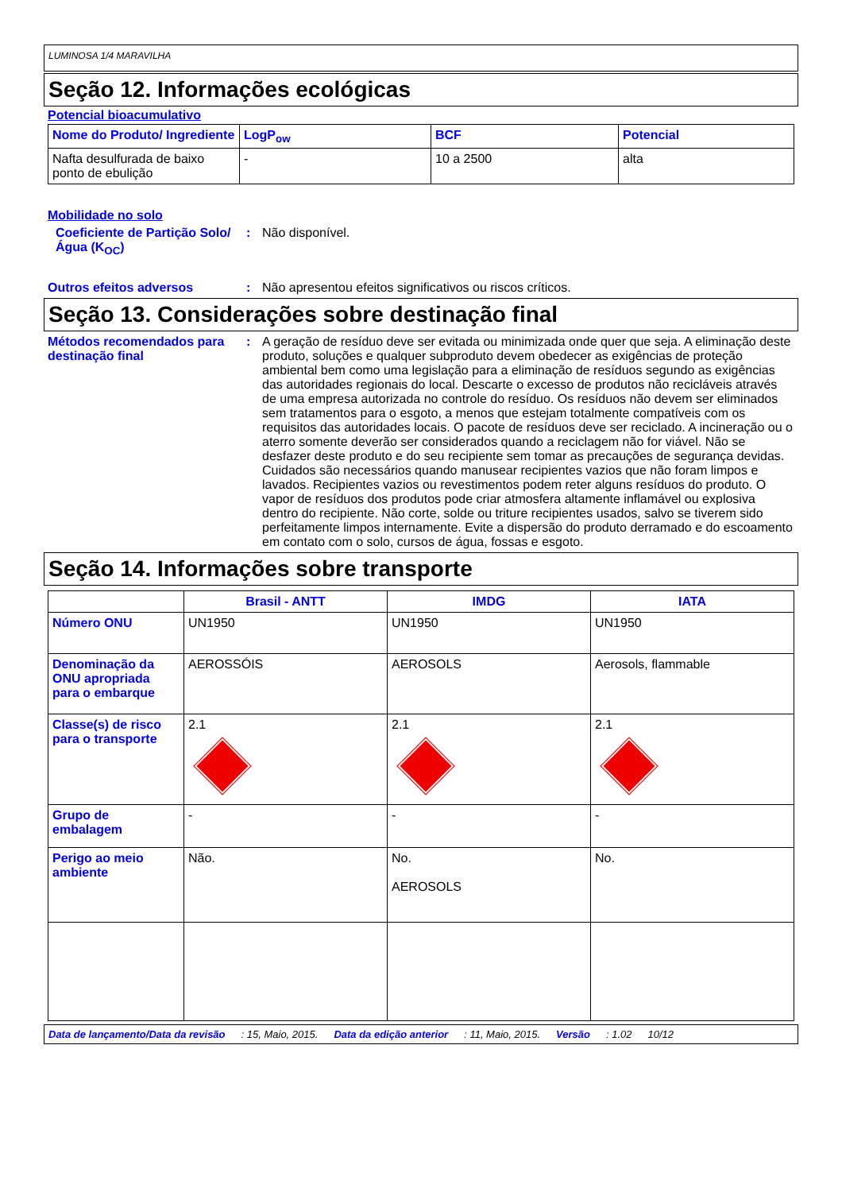LUMINOSA 1/4 MARAVILHA
Seção 12. Informações ecológicas
Potencial bioacumulativo
| Nome do Produto/ Ingrediente | LogP<sub>ow</sub> | BCF | Potencial |
| --- | --- | --- | --- |
| Nafta desulfurada de baixo ponto de ebulição | - | 10 a 2500 | alta |
Mobilidade no solo
Coeficiente de Partição Solo/Água (K<sub>OC</sub>)
: Não disponível.
Outros efeitos adversos : Não apresentou efeitos significativos ou riscos críticos.
Seção 13. Considerações sobre destinação final
Métodos recomendados para destinação final
: A geração de resíduo deve ser evitada ou minimizada onde quer que seja. A eliminação deste produto, soluções e qualquer subproduto devem obedecer as exigências de proteção ambiental bem como uma legislação para a eliminação de resíduos segundo as exigências das autoridades regionais do local. Descarte o excesso de produtos não recicláveis através de uma empresa autorizada no controle do resíduo. Os resíduos não devem ser eliminados sem tratamentos para o esgoto, a menos que estejam totalmente compatíveis com os requisitos das autoridades locais. O pacote de resíduos deve ser reciclado. A incineração ou o aterro somente deverão ser considerados quando a reciclagem não for viável. Não se desfazer deste produto e do seu recipiente sem tomar as precauções de segurança devidas. Cuidados são necessários quando manusear recipientes vazios que não foram limpos e lavados. Recipientes vazios ou revestimentos podem reter alguns resíduos do produto. O vapor de resíduos dos produtos pode criar atmosfera altamente inflamável ou explosiva dentro do recipiente. Não corte, solde ou triture recipientes usados, salvo se tiverem sido perfeitamente limpos internamente. Evite a dispersão do produto derramado e do escoamento em contato com o solo, cursos de água, fossas e esgoto.
Seção 14. Informações sobre transporte
| | Brasil - ANTT | IMDG | IATA |
| --- | --- | --- | --- |
| Número ONU | UN1950 | UN1950 | UN1950 |
| Denominação da ONU apropriada para o embarque | AEROSSÓIS | AEROSOLS | Aerosols, flammable |
| Classe(s) de risco para o transporte | 2.1 | 2.1 | 2.1 |
| Grupo de embalagem | - | - | - |
| Perigo ao meio ambiente | Não. | No. AEROSOLS | No. |
Data de lançamento/Data da revisão: 15, Maio, 2015. Data da edição anterior: 11, Maio, 2015. Versão: 1.02 10/12